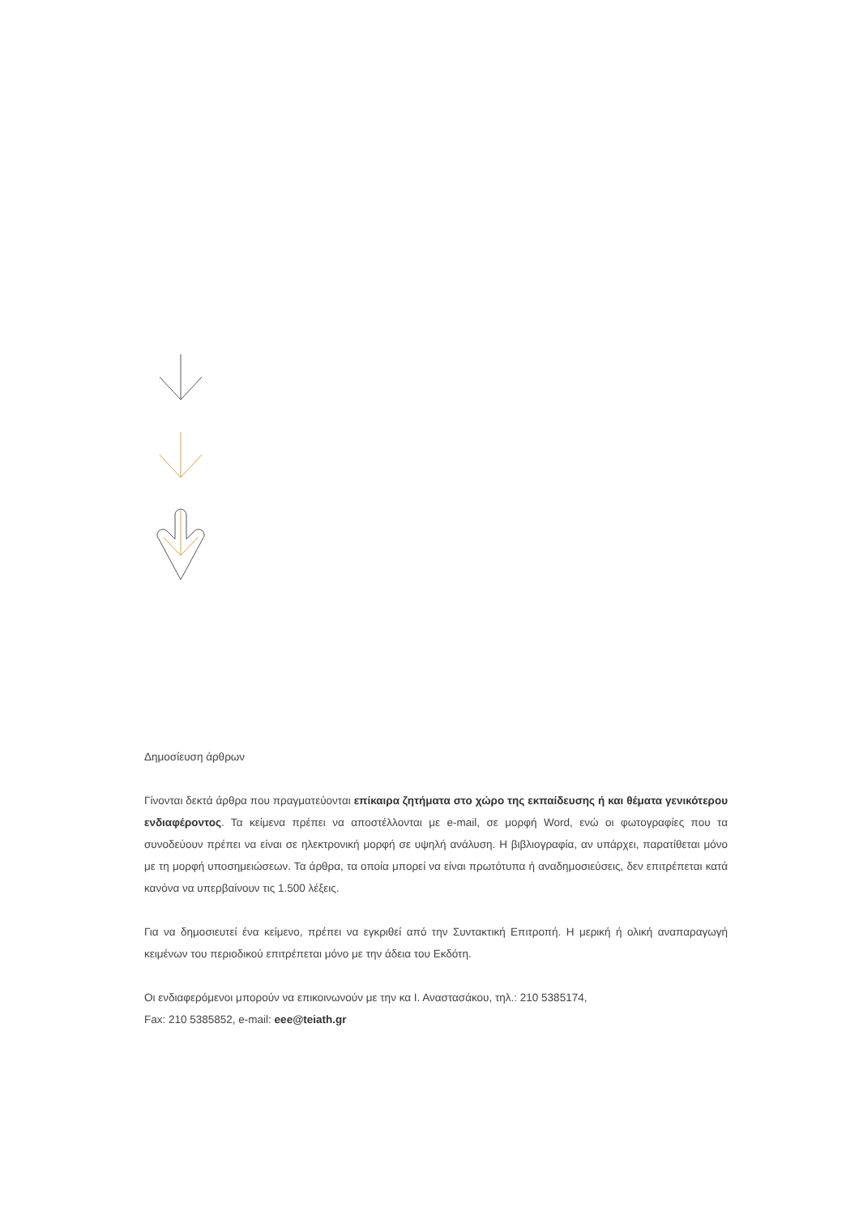Δημοσίευση άρθρων
Γίνονται δεκτά άρθρα που πραγματεύονται επίκαιρα ζητήματα στο χώρο της εκπαίδευσης ή και θέματα γενικότερου ενδιαφέροντος. Τα κείμενα πρέπει να αποστέλλονται με e-mail, σε μορφή Word, ενώ οι φωτογραφίες που τα συνοδεύουν πρέπει να είναι σε ηλεκτρονική μορφή σε υψηλή ανάλυση. Η βιβλιογραφία, αν υπάρχει, παρατίθεται μόνο με τη μορφή υποσημειώσεων. Τα άρθρα, τα οποία μπορεί να είναι πρωτότυπα ή αναδημοσιεύσεις, δεν επιτρέπεται κατά κανόνα να υπερβαίνουν τις 1.500 λέξεις.
Για να δημοσιευτεί ένα κείμενο, πρέπει να εγκριθεί από την Συντακτική Επιτροπή. Η μερική ή ολική αναπαραγωγή κειμένων του περιοδικού επιτρέπεται μόνο με την άδεια του Εκδότη.
Οι ενδιαφερόμενοι μπορούν να επικοινωνούν με την κα Ι. Αναστασάκου, τηλ.: 210 5385174,
Fax: 210 5385852, e-mail: eee@teiath.gr